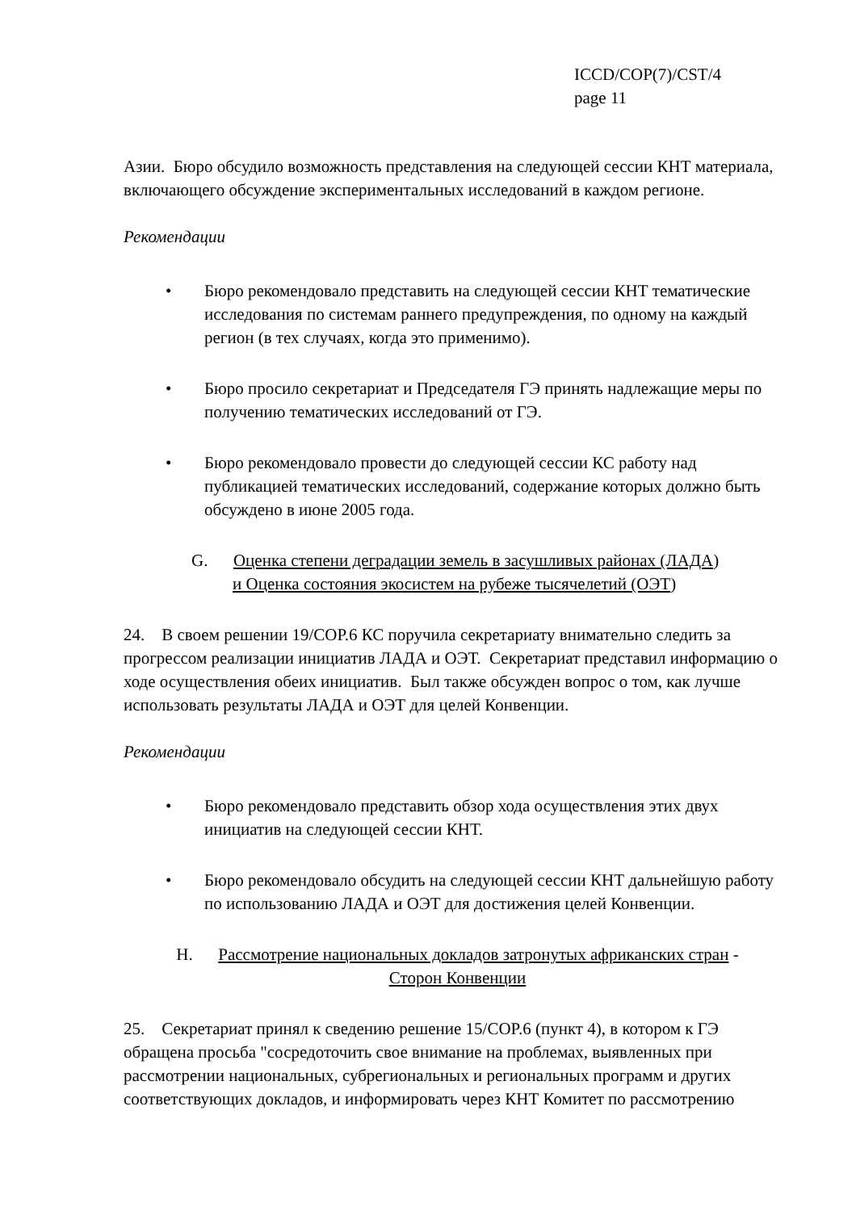ICCD/COP(7)/CST/4
page 11
Азии. Бюро обсудило возможность представления на следующей сессии КНТ материала, включающего обсуждение экспериментальных исследований в каждом регионе.
Рекомендации
• Бюро рекомендовало представить на следующей сессии КНТ тематические исследования по системам раннего предупреждения, по одному на каждый регион (в тех случаях, когда это применимо).
• Бюро просило секретариат и Председателя ГЭ принять надлежащие меры по получению тематических исследований от ГЭ.
• Бюро рекомендовало провести до следующей сессии КС работу над публикацией тематических исследований, содержание которых должно быть обсуждено в июне 2005 года.
G. Оценка степени деградации земель в засушливых районах (ЛАДА)
и Оценка состояния экосистем на рубеже тысячелетий (ОЭТ)
24. В своем решении 19/COP.6 КС поручила секретариату внимательно следить за прогрессом реализации инициатив ЛАДА и ОЭТ. Секретариат представил информацию о ходе осуществления обеих инициатив. Был также обсужден вопрос о том, как лучше использовать результаты ЛАДА и ОЭТ для целей Конвенции.
Рекомендации
• Бюро рекомендовало представить обзор хода осуществления этих двух инициатив на следующей сессии КНТ.
• Бюро рекомендовало обсудить на следующей сессии КНТ дальнейшую работу по использованию ЛАДА и ОЭТ для достижения целей Конвенции.
H. Рассмотрение национальных докладов затронутых африканских стран -
Сторон Конвенции
25. Секретариат принял к сведению решение 15/COP.6 (пункт 4), в котором к ГЭ обращена просьба "сосредоточить свое внимание на проблемах, выявленных при рассмотрении национальных, субрегиональных и региональных программ и других соответствующих докладов, и информировать через КНТ Комитет по рассмотрению